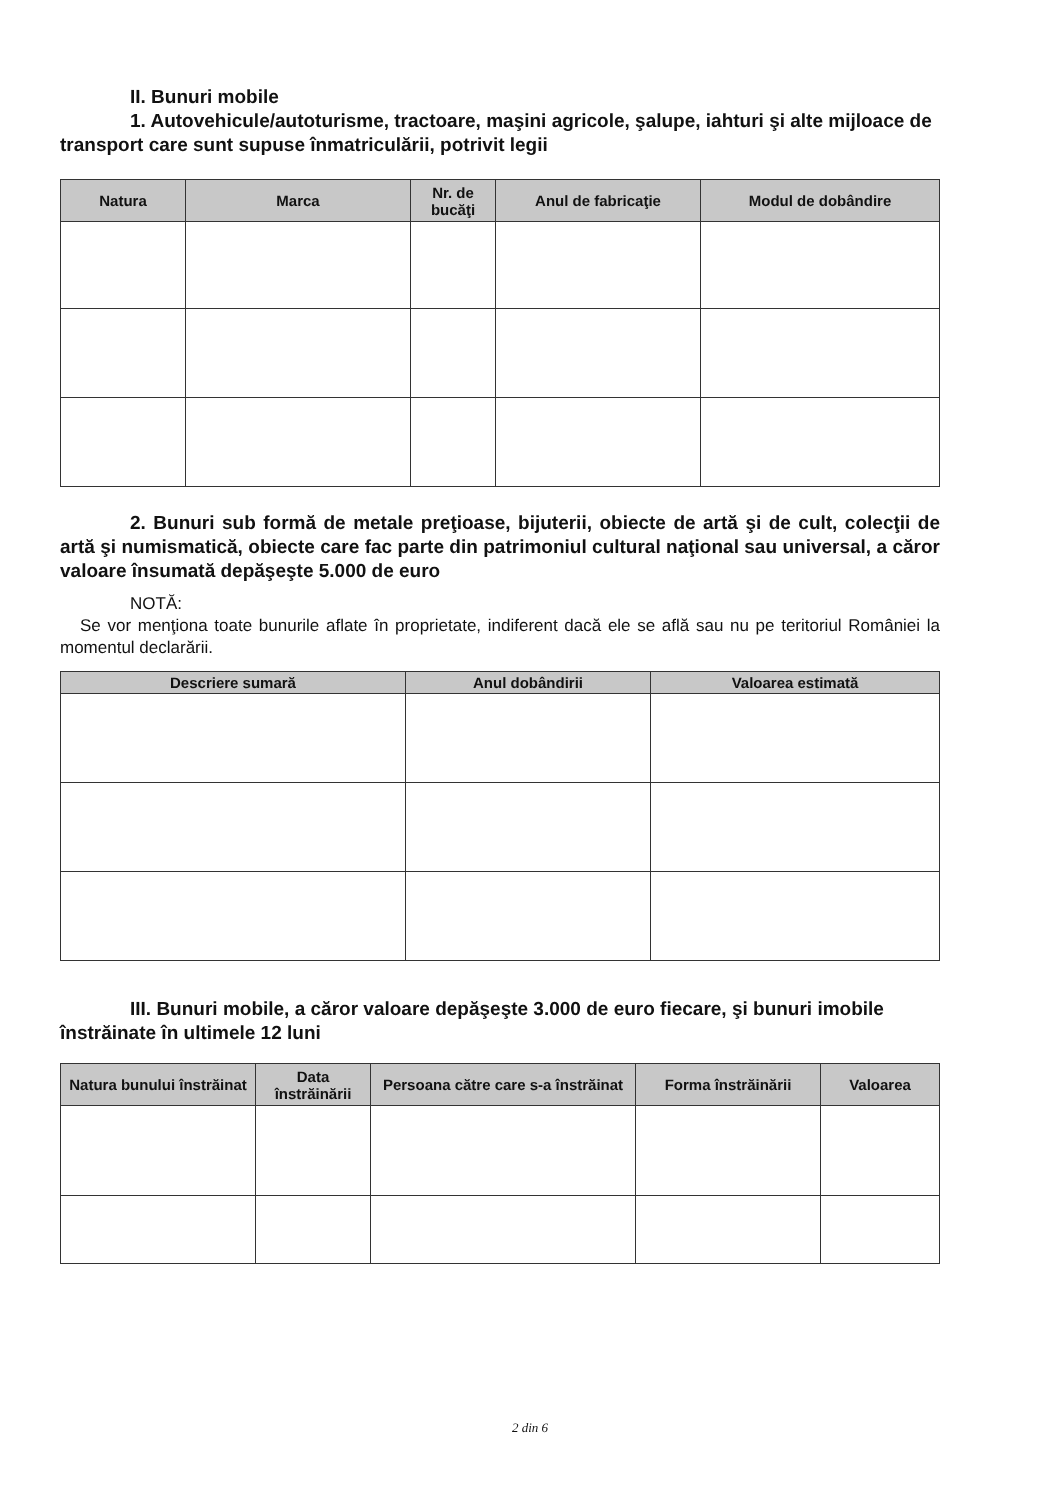II. Bunuri mobile
1. Autovehicule/autoturisme, tractoare, maşini agricole, şalupe, iahturi şi alte mijloace de transport care sunt supuse înmatriculării, potrivit legii
| Natura | Marca | Nr. de bucăţi | Anul de fabricaţie | Modul de dobândire |
| --- | --- | --- | --- | --- |
2. Bunuri sub formă de metale preţioase, bijuterii, obiecte de artă şi de cult, colecţii de artă şi numismatică, obiecte care fac parte din patrimoniul cultural naţional sau universal, a căror valoare însumată depăşeşte 5.000 de euro
NOTĂ:
Se vor menţiona toate bunurile aflate în proprietate, indiferent dacă ele se află sau nu pe teritoriul României la momentul declarării.
| Descriere sumară | Anul dobândirii | Valoarea estimată |
| --- | --- | --- |
III. Bunuri mobile, a căror valoare depăşeşte 3.000 de euro fiecare, şi bunuri imobile înstrăinate în ultimele 12 luni
| Natura bunului înstrăinat | Data înstrăinării | Persoana către care s-a înstrăinat | Forma înstrăinării | Valoarea |
| --- | --- | --- | --- | --- |
2 din 6